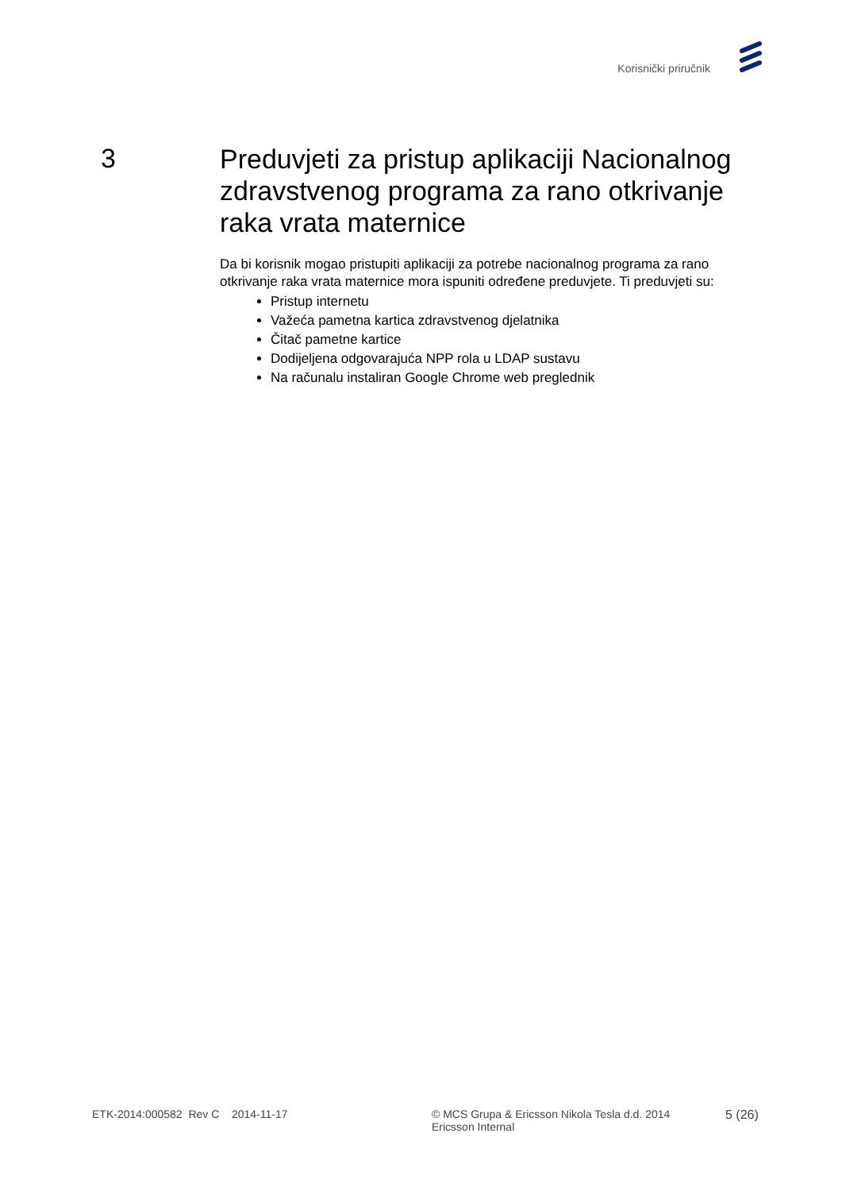Korisnički priručnik
3
Preduvjeti za pristup aplikaciji Nacionalnog zdravstvenog programa za rano otkrivanje raka vrata maternice
Da bi korisnik mogao pristupiti aplikaciji za potrebe nacionalnog programa za rano otkrivanje raka vrata maternice mora ispuniti određene preduvjete. Ti preduvjeti su:
Pristup internetu
Važeća pametna kartica zdravstvenog djelatnika
Čitač pametne kartice
Dodijeljena odgovarajuća NPP rola u LDAP sustavu
Na računalu instaliran Google Chrome web preglednik
ETK-2014:000582 Rev C 2014-11-17 © MCS Grupa & Ericsson Nikola Tesla d.d. 2014
Ericsson Internal
5 (26)